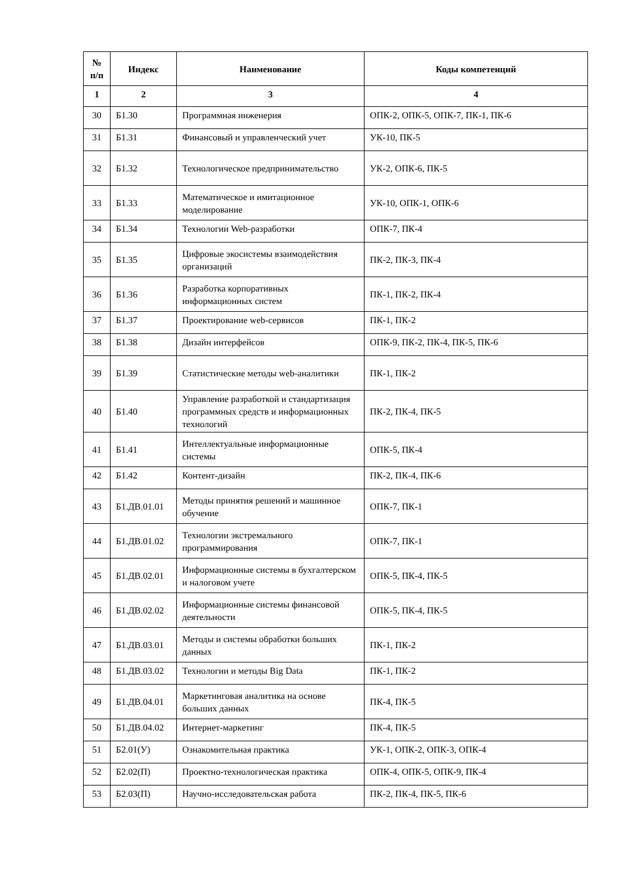| № п/п | Индекс | Наименование | Коды компетенций |
| --- | --- | --- | --- |
| 1 | 2 | 3 | 4 |
| 30 | Б1.30 | Программная инженерия | ОПК-2, ОПК-5, ОПК-7, ПК-1, ПК-6 |
| 31 | Б1.31 | Финансовый и управленческий учет | УК-10, ПК-5 |
| 32 | Б1.32 | Технологическое предпринимательство | УК-2, ОПК-6, ПК-5 |
| 33 | Б1.33 | Математическое и имитационное моделирование | УК-10, ОПК-1, ОПК-6 |
| 34 | Б1.34 | Технологии Web-разработки | ОПК-7, ПК-4 |
| 35 | Б1.35 | Цифровые экосистемы взаимодействия организаций | ПК-2, ПК-3, ПК-4 |
| 36 | Б1.36 | Разработка корпоративных информационных систем | ПК-1, ПК-2, ПК-4 |
| 37 | Б1.37 | Проектирование web-сервисов | ПК-1, ПК-2 |
| 38 | Б1.38 | Дизайн интерфейсов | ОПК-9, ПК-2, ПК-4, ПК-5, ПК-6 |
| 39 | Б1.39 | Статистические методы web-аналитики | ПК-1, ПК-2 |
| 40 | Б1.40 | Управление разработкой и стандартизация программных средств и информационных технологий | ПК-2, ПК-4, ПК-5 |
| 41 | Б1.41 | Интеллектуальные информационные системы | ОПК-5, ПК-4 |
| 42 | Б1.42 | Контент-дизайн | ПК-2, ПК-4, ПК-6 |
| 43 | Б1.ДВ.01.01 | Методы принятия решений и машинное обучение | ОПК-7, ПК-1 |
| 44 | Б1.ДВ.01.02 | Технологии экстремального программирования | ОПК-7, ПК-1 |
| 45 | Б1.ДВ.02.01 | Информационные системы в бухгалтерском и налоговом учете | ОПК-5, ПК-4, ПК-5 |
| 46 | Б1.ДВ.02.02 | Информационные системы финансовой деятельности | ОПК-5, ПК-4, ПК-5 |
| 47 | Б1.ДВ.03.01 | Методы и системы обработки больших данных | ПК-1, ПК-2 |
| 48 | Б1.ДВ.03.02 | Технологии и методы Big Data | ПК-1, ПК-2 |
| 49 | Б1.ДВ.04.01 | Маркетинговая аналитика на основе больших данных | ПК-4, ПК-5 |
| 50 | Б1.ДВ.04.02 | Интернет-маркетинг | ПК-4, ПК-5 |
| 51 | Б2.01(У) | Ознакомительная практика | УК-1, ОПК-2, ОПК-3, ОПК-4 |
| 52 | Б2.02(П) | Проектно-технологическая практика | ОПК-4, ОПК-5, ОПК-9, ПК-4 |
| 53 | Б2.03(П) | Научно-исследовательская работа | ПК-2, ПК-4, ПК-5, ПК-6 |